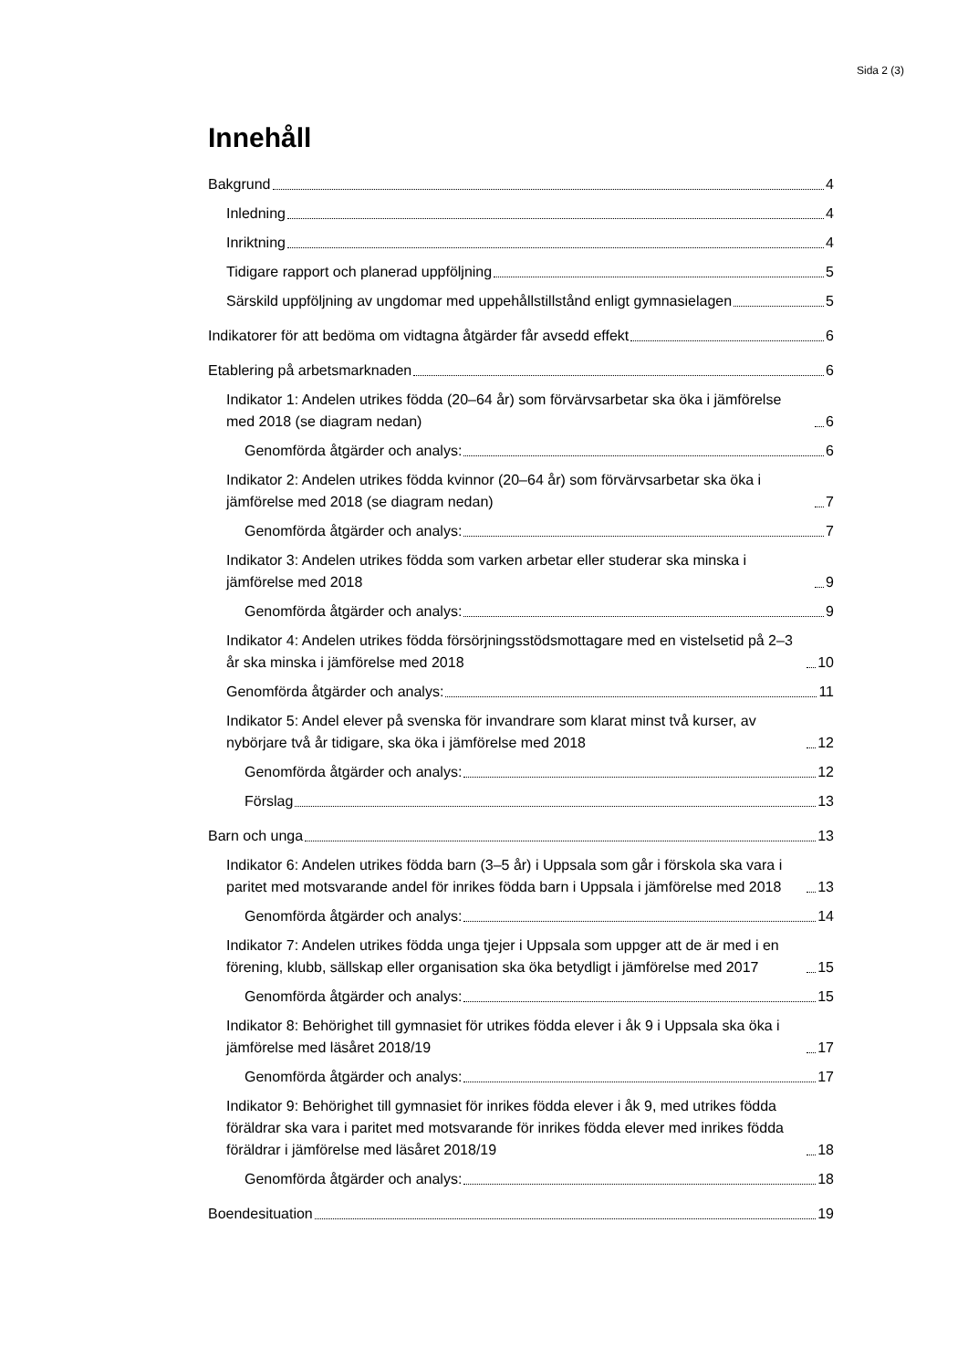Sida 2 (3)
Innehåll
Bakgrund 4
Inledning 4
Inriktning 4
Tidigare rapport och planerad uppföljning 5
Särskild uppföljning av ungdomar med uppehållstillstånd enligt gymnasielagen 5
Indikatorer för att bedöma om vidtagna åtgärder får avsedd effekt 6
Etablering på arbetsmarknaden 6
Indikator 1: Andelen utrikes födda (20–64 år) som förvärvsarbetar ska öka i jämförelse med 2018 (se diagram nedan) 6
Genomförda åtgärder och analys: 6
Indikator 2: Andelen utrikes födda kvinnor (20–64 år) som förvärvsarbetar ska öka i jämförelse med 2018 (se diagram nedan) 7
Genomförda åtgärder och analys: 7
Indikator 3: Andelen utrikes födda som varken arbetar eller studerar ska minska i jämförelse med 2018 9
Genomförda åtgärder och analys: 9
Indikator 4: Andelen utrikes födda försörjningsstödsmottagare med en vistelsetid på 2–3 år ska minska i jämförelse med 2018 10
Genomförda åtgärder och analys: 11
Indikator 5: Andel elever på svenska för invandrare som klarat minst två kurser, av nybörjare två år tidigare, ska öka i jämförelse med 2018 12
Genomförda åtgärder och analys: 12
Förslag 13
Barn och unga 13
Indikator 6: Andelen utrikes födda barn (3–5 år) i Uppsala som går i förskola ska vara i paritet med motsvarande andel för inrikes födda barn i Uppsala i jämförelse med 2018 13
Genomförda åtgärder och analys: 14
Indikator 7: Andelen utrikes födda unga tjejer i Uppsala som uppger att de är med i en förening, klubb, sällskap eller organisation ska öka betydligt i jämförelse med 2017 15
Genomförda åtgärder och analys: 15
Indikator 8: Behörighet till gymnasiet för utrikes födda elever i åk 9 i Uppsala ska öka i jämförelse med läsåret 2018/19 17
Genomförda åtgärder och analys: 17
Indikator 9: Behörighet till gymnasiet för inrikes födda elever i åk 9, med utrikes födda föräldrar ska vara i paritet med motsvarande för inrikes födda elever med inrikes födda föräldrar i jämförelse med läsåret 2018/19 18
Genomförda åtgärder och analys: 18
Boendesituation 19